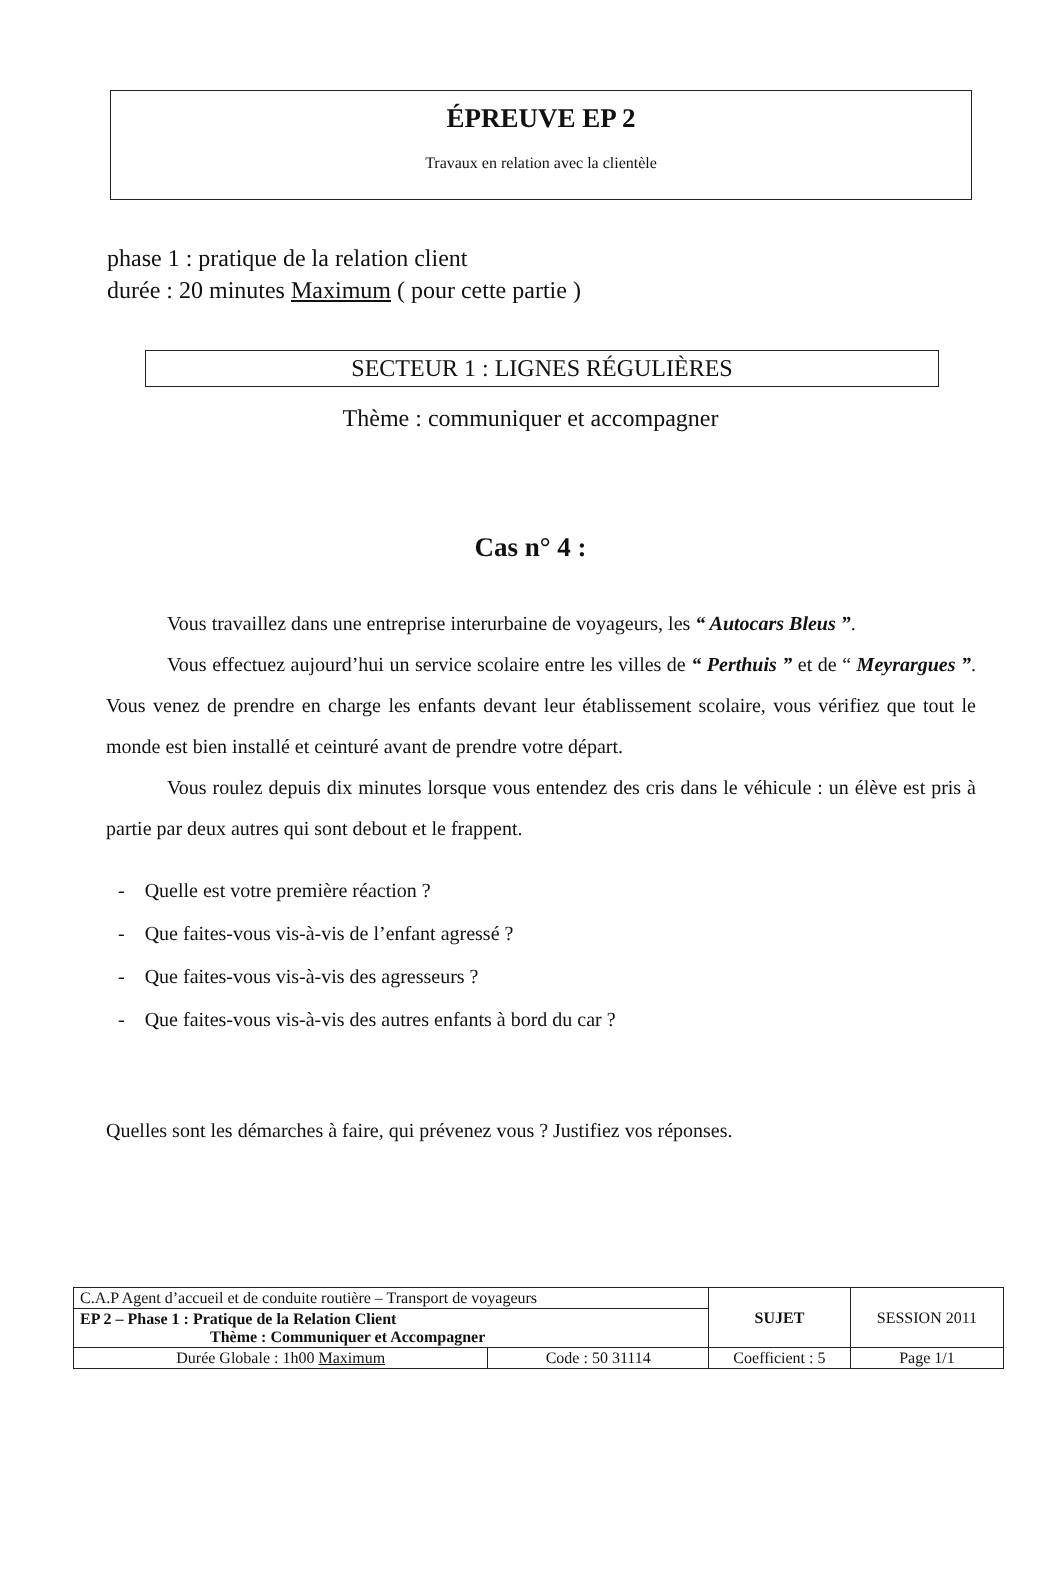ÉPREUVE EP 2
Travaux en relation avec la clientèle
phase 1 : pratique de la relation client
durée : 20 minutes Maximum ( pour cette partie )
SECTEUR 1 : LIGNES RÉGULIÈRES
Thème : communiquer et accompagner
Cas n° 4 :
Vous travaillez dans une entreprise interurbaine de voyageurs, les “ Autocars Bleus ”.
Vous effectuez aujourd’hui un service scolaire entre les villes de “ Perthuis ” et de “ Meyrargues ”. Vous venez de prendre en charge les enfants devant leur établissement scolaire, vous vérifiez que tout le monde est bien installé et ceinturé avant de prendre votre départ.
Vous roulez depuis dix minutes lorsque vous entendez des cris dans le véhicule : un élève est pris à partie par deux autres qui sont debout et le frappent.
- Quelle est votre première réaction ?
- Que faites-vous vis-à-vis de l’enfant agressé ?
- Que faites-vous vis-à-vis des agresseurs ?
- Que faites-vous vis-à-vis des autres enfants à bord du car ?
Quelles sont les démarches à faire, qui prévenez vous ? Justifiez vos réponses.
| C.A.P Agent d’accueil et de conduite routière – Transport de voyageurs | | SUJET | SESSION 2011 |
| EP 2 – Phase 1 : Pratique de la Relation Client Thème : Communiquer et Accompagner | | | |
| Durée Globale : 1h00 Maximum | Code : 50 31114 | Coefficient : 5 | Page 1/1 |